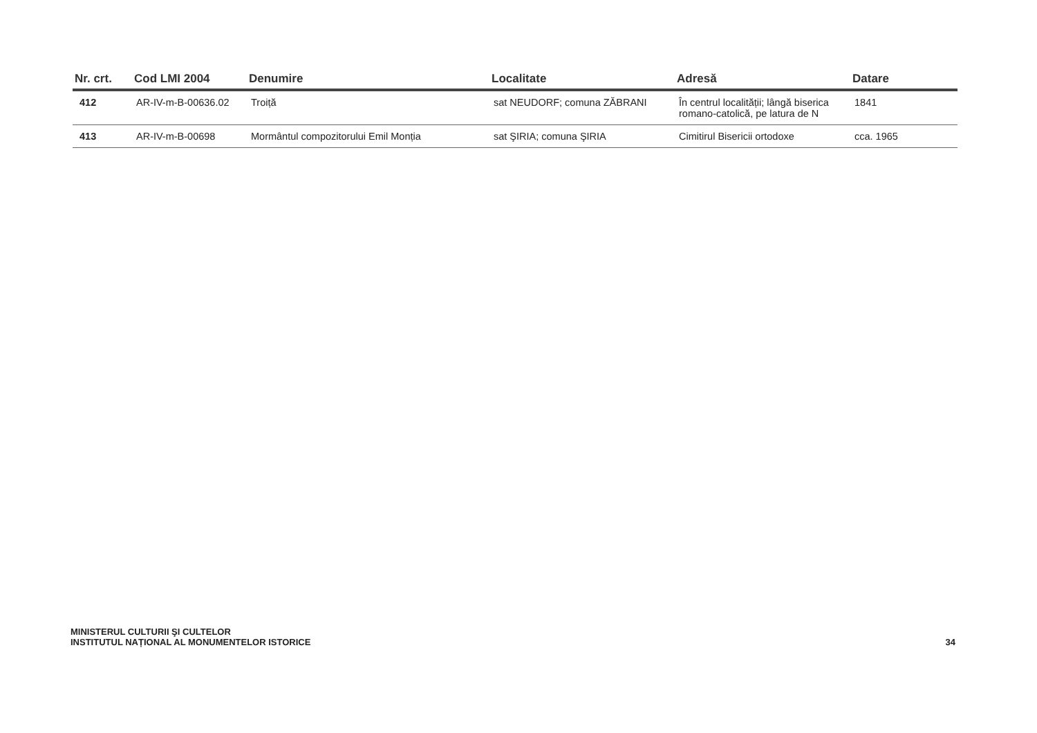| Nr. crt. | Cod LMI 2004 | Denumire | Localitate | Adresă | Datare |
| --- | --- | --- | --- | --- | --- |
| 412 | AR-IV-m-B-00636.02 | Troiță | sat NEUDORF; comuna ZĂBRANI | În centrul localității; lângă biserica romano-catolică, pe latura de N | 1841 |
| 413 | AR-IV-m-B-00698 | Mormântul compozitorului Emil Monția | sat ŞIRIA; comuna ŞIRIA | Cimitirul Bisericii ortodoxe | cca. 1965 |
MINISTERUL CULTURII ŞI CULTELOR
INSTITUTUL NAȚIONAL AL MONUMENTELOR ISTORICE
34